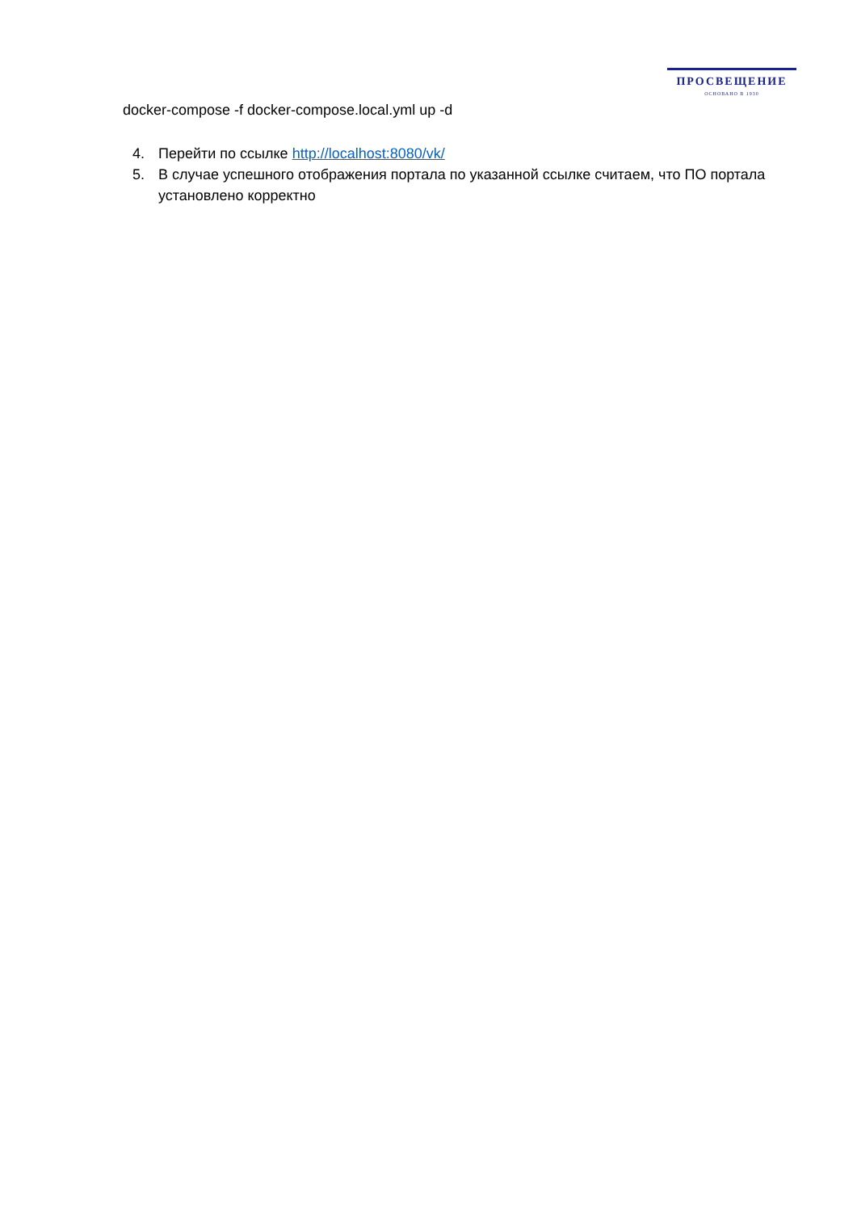ПРОСВЕЩЕНИЕ
ОСНОВАНО В 1930
docker-compose -f docker-compose.local.yml up -d
4. Перейти по ссылке http://localhost:8080/vk/
5. В случае успешного отображения портала по указанной ссылке считаем, что ПО портала установлено корректно